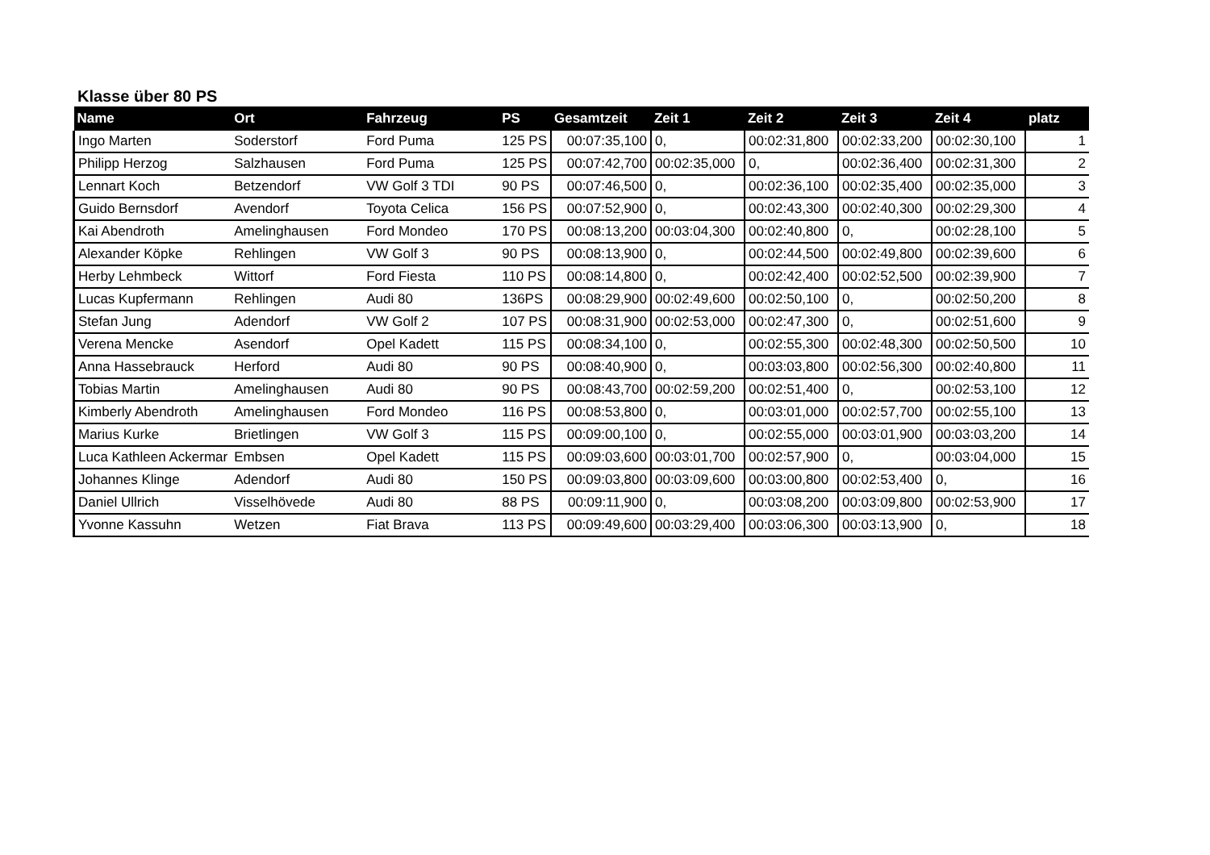Klasse über 80 PS
| Name | Ort | Fahrzeug | PS | Gesamtzeit | Zeit 1 | Zeit 2 | Zeit 3 | Zeit 4 | platz |
| --- | --- | --- | --- | --- | --- | --- | --- | --- | --- |
| Ingo Marten | Soderstorf | Ford Puma | 125 PS | 00:07:35,100 | 0, | 00:02:31,800 | 00:02:33,200 | 00:02:30,100 | 1 |
| Philipp Herzog | Salzhausen | Ford Puma | 125 PS | 00:07:42,700 | 00:02:35,000 | 0, | 00:02:36,400 | 00:02:31,300 | 2 |
| Lennart Koch | Betzendorf | VW Golf 3 TDI | 90 PS | 00:07:46,500 | 0, | 00:02:36,100 | 00:02:35,400 | 00:02:35,000 | 3 |
| Guido Bernsdorf | Avendorf | Toyota Celica | 156 PS | 00:07:52,900 | 0, | 00:02:43,300 | 00:02:40,300 | 00:02:29,300 | 4 |
| Kai Abendroth | Amelinghausen | Ford Mondeo | 170 PS | 00:08:13,200 | 00:03:04,300 | 00:02:40,800 | 0, | 00:02:28,100 | 5 |
| Alexander Köpke | Rehlingen | VW Golf 3 | 90 PS | 00:08:13,900 | 0, | 00:02:44,500 | 00:02:49,800 | 00:02:39,600 | 6 |
| Herby Lehmbeck | Wittorf | Ford Fiesta | 110 PS | 00:08:14,800 | 0, | 00:02:42,400 | 00:02:52,500 | 00:02:39,900 | 7 |
| Lucas Kupfermann | Rehlingen | Audi 80 | 136PS | 00:08:29,900 | 00:02:49,600 | 00:02:50,100 | 0, | 00:02:50,200 | 8 |
| Stefan Jung | Adendorf | VW Golf 2 | 107 PS | 00:08:31,900 | 00:02:53,000 | 00:02:47,300 | 0, | 00:02:51,600 | 9 |
| Verena Mencke | Asendorf | Opel Kadett | 115 PS | 00:08:34,100 | 0, | 00:02:55,300 | 00:02:48,300 | 00:02:50,500 | 10 |
| Anna Hassebrauck | Herford | Audi 80 | 90 PS | 00:08:40,900 | 0, | 00:03:03,800 | 00:02:56,300 | 00:02:40,800 | 11 |
| Tobias Martin | Amelinghausen | Audi 80 | 90 PS | 00:08:43,700 | 00:02:59,200 | 00:02:51,400 | 0, | 00:02:53,100 | 12 |
| Kimberly Abendroth | Amelinghausen | Ford Mondeo | 116 PS | 00:08:53,800 | 0, | 00:03:01,000 | 00:02:57,700 | 00:02:55,100 | 13 |
| Marius Kurke | Brietlingen | VW Golf 3 | 115 PS | 00:09:00,100 | 0, | 00:02:55,000 | 00:03:01,900 | 00:03:03,200 | 14 |
| Luca Kathleen Ackermar | Embsen | Opel Kadett | 115 PS | 00:09:03,600 | 00:03:01,700 | 00:02:57,900 | 0, | 00:03:04,000 | 15 |
| Johannes Klinge | Adendorf | Audi 80 | 150 PS | 00:09:03,800 | 00:03:09,600 | 00:03:00,800 | 00:02:53,400 | 0, | 16 |
| Daniel Ullrich | Visselhövede | Audi 80 | 88 PS | 00:09:11,900 | 0, | 00:03:08,200 | 00:03:09,800 | 00:02:53,900 | 17 |
| Yvonne Kassuhn | Wetzen | Fiat Brava | 113 PS | 00:09:49,600 | 00:03:29,400 | 00:03:06,300 | 00:03:13,900 | 0, | 18 |